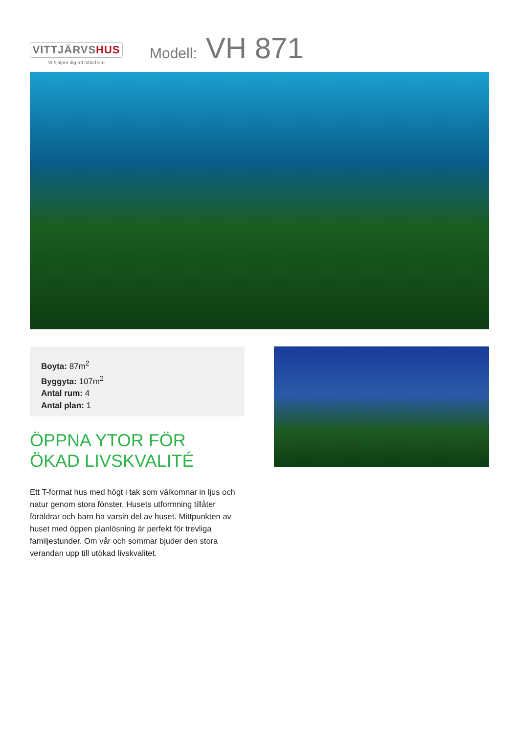VITTJÄRVSHUS
Vi hjälper dig att hitta hem
Modell: VH 871
Boyta: 87m<sup>2</sup>
Byggyta: 107m<sup>2</sup>
Antal rum: 4
Antal plan: 1
ÖPPNA YTOR FÖR
ÖKAD LIVSKVALITÉ
Ett T-format hus med högt i tak som välkomnar in ljus och natur genom stora fönster. Husets utformning tillåter föräldrar och barn ha varsin del av huset. Mittpunkten av huset med öppen planlösning är perfekt för trevliga familjestunder. Om vår och sommar bjuder den stora verandan upp till utökad livskvalitet.